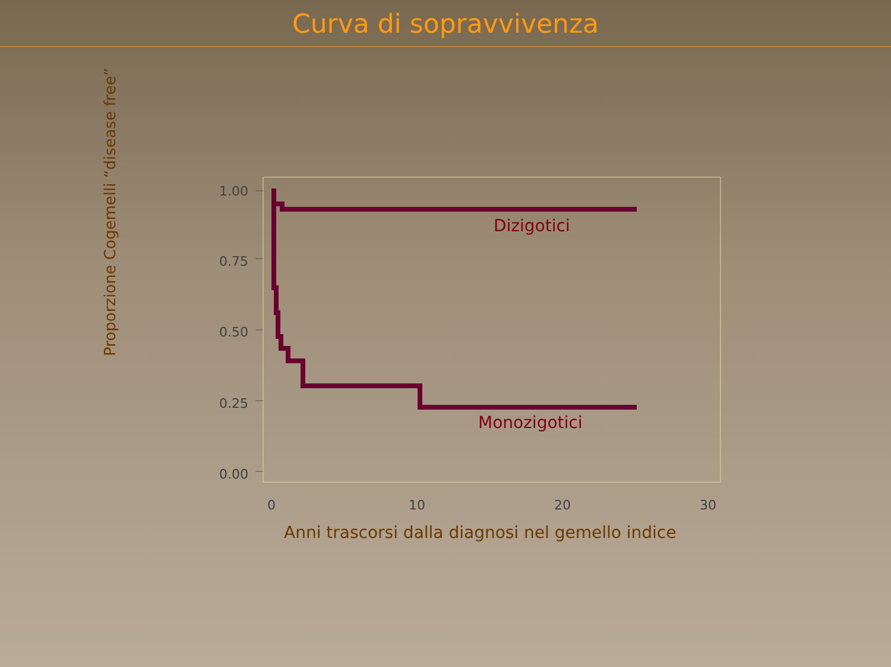Curva di sopravvivenza
1.00
0.75
0.50
0.25
0.00
0 10 20 30
Dizigotici
Monozigotici
Proporzione Cogemelli “disease free”
Anni trascorsi dalla diagnosi nel gemello indice